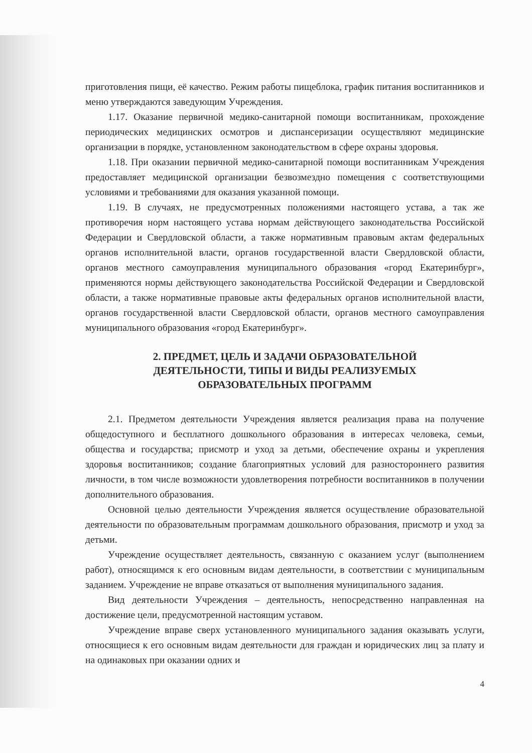приготовления пищи, её качество. Режим работы пищеблока, график питания воспитанников и меню утверждаются заведующим Учреждения.
1.17. Оказание первичной медико-санитарной помощи воспитанникам, прохождение периодических медицинских осмотров и диспансеризации осуществляют медицинские организации в порядке, установленном законодательством в сфере охраны здоровья.
1.18. При оказании первичной медико-санитарной помощи воспитанникам Учреждения предоставляет медицинской организации безвозмездно помещения с соответствующими условиями и требованиями для оказания указанной помощи.
1.19. В случаях, не предусмотренных положениями настоящего устава, а так же противоречия норм настоящего устава нормам действующего законодательства Российской Федерации и Свердловской области, а также нормативным правовым актам федеральных органов исполнительной власти, органов государственной власти Свердловской области, органов местного самоуправления муниципального образования «город Екатеринбург», применяются нормы действующего законодательства Российской Федерации и Свердловской области, а также нормативные правовые акты федеральных органов исполнительной власти, органов государственной власти Свердловской области, органов местного самоуправления муниципального образования «город Екатеринбург».
2. ПРЕДМЕТ, ЦЕЛЬ И ЗАДАЧИ ОБРАЗОВАТЕЛЬНОЙ ДЕЯТЕЛЬНОСТИ, ТИПЫ И ВИДЫ РЕАЛИЗУЕМЫХ ОБРАЗОВАТЕЛЬНЫХ ПРОГРАММ
2.1. Предметом деятельности Учреждения является реализация права на получение общедоступного и бесплатного дошкольного образования в интересах человека, семьи, общества и государства; присмотр и уход за детьми, обеспечение охраны и укрепления здоровья воспитанников; создание благоприятных условий для разностороннего развития личности, в том числе возможности удовлетворения потребности воспитанников в получении дополнительного образования.
Основной целью деятельности Учреждения является осуществление образовательной деятельности по образовательным программам дошкольного образования, присмотр и уход за детьми.
Учреждение осуществляет деятельность, связанную с оказанием услуг (выполнением работ), относящимся к его основным видам деятельности, в соответствии с муниципальным заданием. Учреждение не вправе отказаться от выполнения муниципального задания.
Вид деятельности Учреждения – деятельность, непосредственно направленная на достижение цели, предусмотренной настоящим уставом.
Учреждение вправе сверх установленного муниципального задания оказывать услуги, относящиеся к его основным видам деятельности для граждан и юридических лиц за плату и на одинаковых при оказании одних и
4